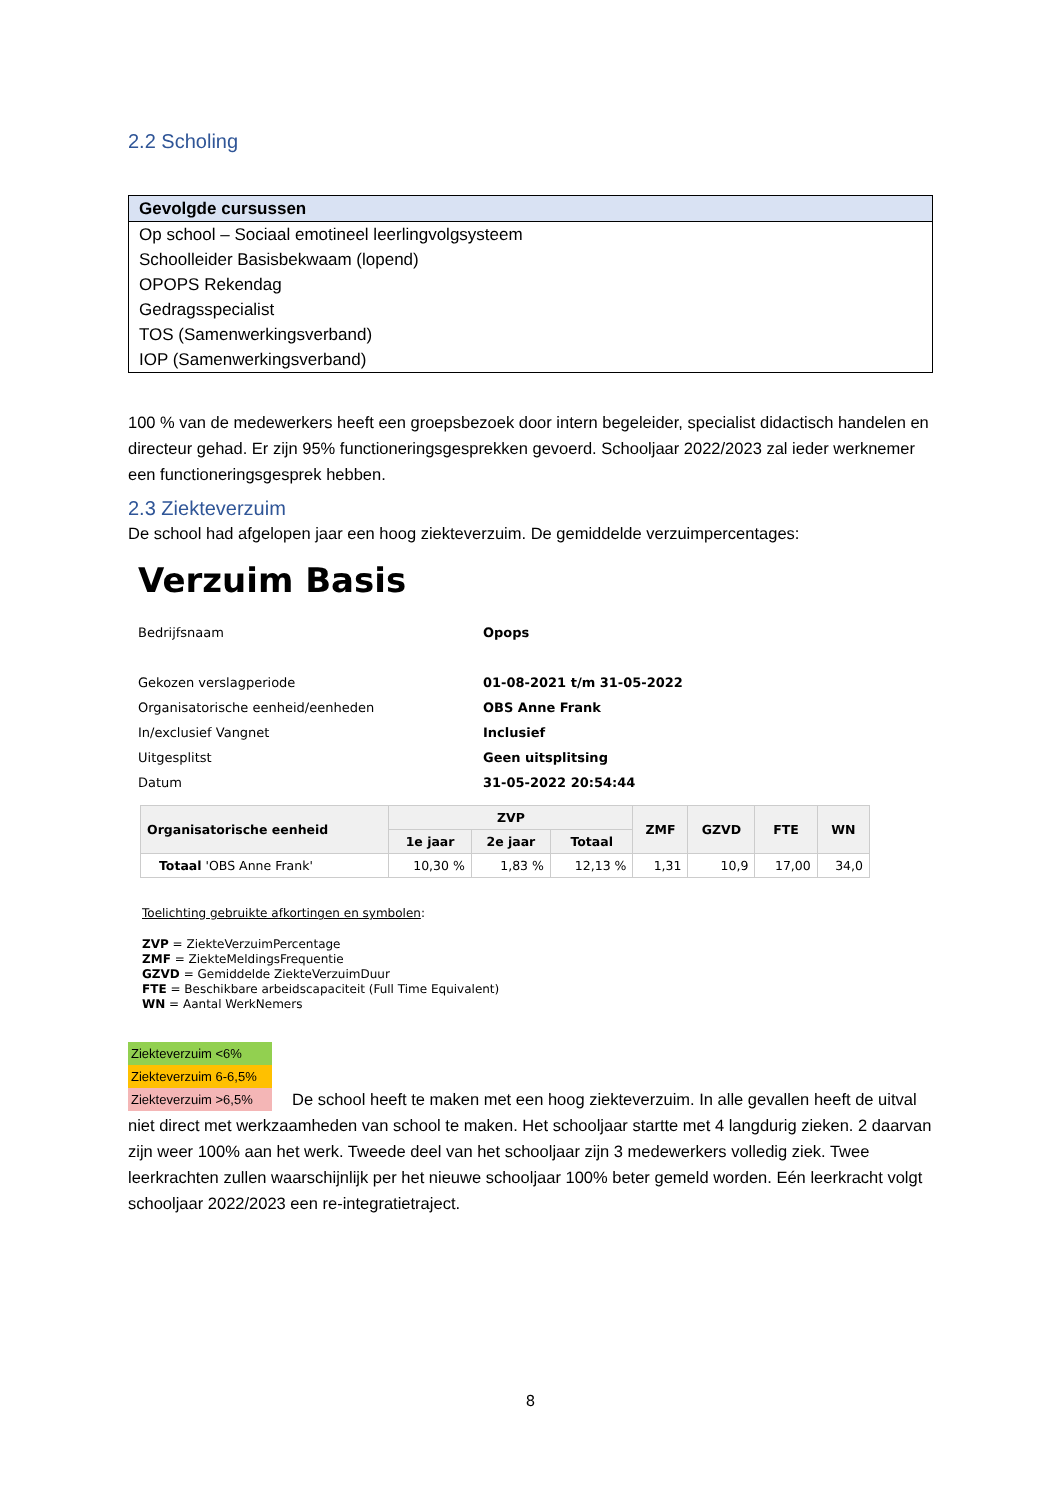2.2 Scholing
Gevolgde cursussen
Op school – Sociaal emotineel leerlingvolgsysteem
Schoolleider Basisbekwaam (lopend)
OPOPS Rekendag
Gedragsspecialist
TOS (Samenwerkingsverband)
IOP (Samenwerkingsverband)
100 % van de medewerkers heeft een groepsbezoek door intern begeleider, specialist didactisch handelen en directeur gehad. Er zijn 95% functioneringsgesprekken gevoerd. Schooljaar 2022/2023 zal ieder werknemer een functioneringsgesprek hebben.
2.3 Ziekteverzuim
De school had afgelopen jaar een hoog ziekteverzuim. De gemiddelde verzuimpercentages:
Verzuim Basis
| Bedrijfsnaam | Opops |
| Gekozen verslagperiode | 01-08-2021 t/m 31-05-2022 |
| Organisatorische eenheid/eenheden | OBS Anne Frank |
| In/exclusief Vangnet | Inclusief |
| Uitgesplitst | Geen uitsplitsing |
| Datum | 31-05-2022 20:54:44 |
| Organisatorische eenheid | ZVP | | | ZMF | GZVD | FTE | WN |
| --- | --- | --- | --- | --- | --- | --- | --- |
| | 1e jaar | 2e jaar | Totaal | | | | |
| Totaal 'OBS Anne Frank' | 10,30 % | 1,83 % | 12,13 % | 1,31 | 10,9 | 17,00 | 34,0 |
Toelichting gebruikte afkortingen en symbolen:
ZVP = ZiekteVerzuimPercentage
ZMF = ZiekteMeldingsFrequentie
GZVD = Gemiddelde ZiekteVerzuimDuur
FTE = Beschikbare arbeidscapaciteit (Full Time Equivalent)
WN = Aantal WerkNemers
Ziekteverzuim <6%
Ziekteverzuim 6-6,5%
Ziekteverzuim >6,5%
De school heeft te maken met een hoog ziekteverzuim. In alle gevallen heeft de uitval niet direct met werkzaamheden van school te maken. Het schooljaar startte met 4 langdurig zieken. 2 daarvan zijn weer 100% aan het werk. Tweede deel van het schooljaar zijn 3 medewerkers volledig ziek. Twee leerkrachten zullen waarschijnlijk per het nieuwe schooljaar 100% beter gemeld worden. Eén leerkracht volgt schooljaar 2022/2023 een re-integratietraject.
8